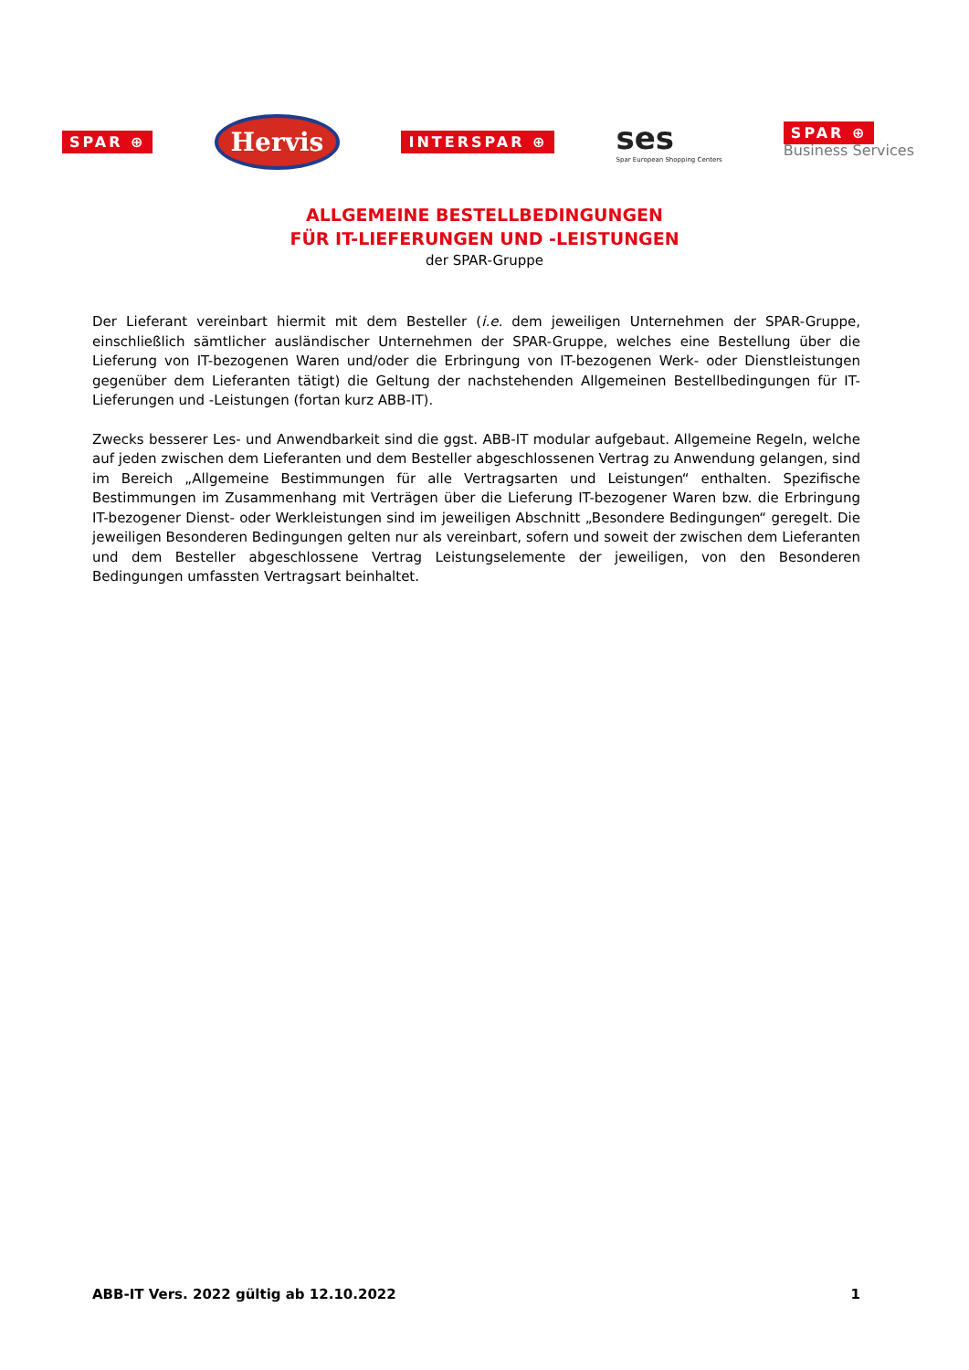SPAR ⊕ Hervis INTERSPAR ⊕ ses
Spar European Shopping Centers SPAR ⊕
Business Services
ALLGEMEINE BESTELLBEDINGUNGEN
FÜR IT-LIEFERUNGEN UND -LEISTUNGEN
der SPAR-Gruppe
Der Lieferant vereinbart hiermit mit dem Besteller (i.e. dem jeweiligen Unternehmen der SPAR-Gruppe, einschließlich sämtlicher ausländischer Unternehmen der SPAR-Gruppe, welches eine Bestellung über die Lieferung von IT-bezogenen Waren und/oder die Erbringung von IT-bezogenen Werk- oder Dienstleistungen gegenüber dem Lieferanten tätigt) die Geltung der nachstehenden Allgemeinen Bestellbedingungen für IT-Lieferungen und -Leistungen (fortan kurz ABB-IT).
Zwecks besserer Les- und Anwendbarkeit sind die ggst. ABB-IT modular aufgebaut. Allgemeine Regeln, welche auf jeden zwischen dem Lieferanten und dem Besteller abgeschlossenen Vertrag zu Anwendung gelangen, sind im Bereich „Allgemeine Bestimmungen für alle Vertragsarten und Leistungen“ enthalten. Spezifische Bestimmungen im Zusammenhang mit Verträgen über die Lieferung IT-bezogener Waren bzw. die Erbringung IT-bezogener Dienst- oder Werkleistungen sind im jeweiligen Abschnitt „Besondere Bedingungen“ geregelt. Die jeweiligen Besonderen Bedingungen gelten nur als vereinbart, sofern und soweit der zwischen dem Lieferanten und dem Besteller abgeschlossene Vertrag Leistungselemente der jeweiligen, von den Besonderen Bedingungen umfassten Vertragsart beinhaltet.
ABB-IT Vers. 2022 gültig ab 12.10.2022 1